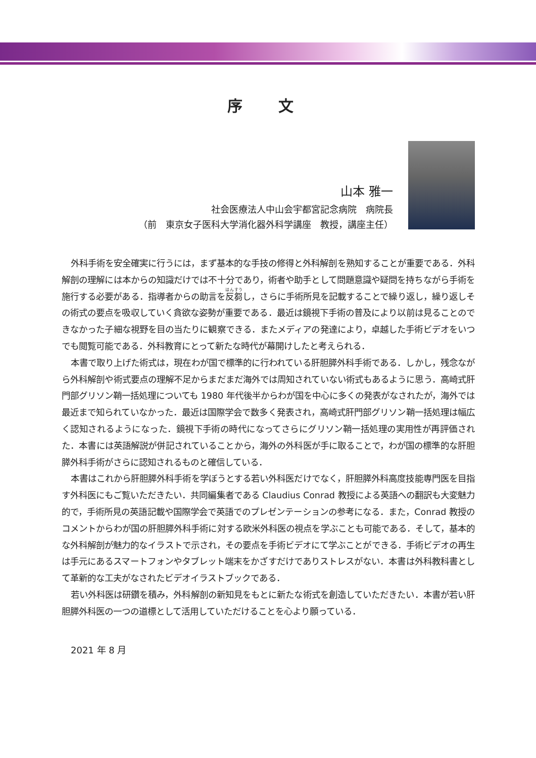序 文
山本 雅一
社会医療法人中山会宇都宮記念病院　病院長
（前　東京女子医科大学消化器外科学講座　教授，講座主任）
外科手術を安全確実に行うには，まず基本的な手技の修得と外科解剖を熟知することが重要である．外科解剖の理解には本からの知識だけでは不十分であり，術者や助手として問題意識や疑問を持ちながら手術を施行する必要がある．指導者からの助言を反芻し，さらに手術所見を記載することで繰り返し，繰り返しその術式の要点を吸収していく貪欲な姿勢が重要である．最近は鏡視下手術の普及により以前は見ることのできなかった子細な視野を目の当たりに観察できる．またメディアの発達により，卓越した手術ビデオをいつでも閲覧可能である．外科教育にとって新たな時代が幕開けしたと考えられる．
本書で取り上げた術式は，現在わが国で標準的に行われている肝胆膵外科手術である．しかし，残念ながら外科解剖や術式要点の理解不足からまだまだ海外では周知されていない術式もあるように思う．高崎式肝門部グリソン鞘一括処理についても 1980 年代後半からわが国を中心に多くの発表がなされたが，海外では最近まで知られていなかった．最近は国際学会で数多く発表され，高崎式肝門部グリソン鞘一括処理は幅広く認知されるようになった．鏡視下手術の時代になってさらにグリソン鞘一括処理の実用性が再評価された．本書には英語解説が併記されていることから，海外の外科医が手に取ることで，わが国の標準的な肝胆膵外科手術がさらに認知されるものと確信している．
本書はこれから肝胆膵外科手術を学ぼうとする若い外科医だけでなく，肝胆膵外科高度技能専門医を目指す外科医にもご覧いただきたい．共同編集者である Claudius Conrad 教授による英語への翻訳も大変魅力的で，手術所見の英語記載や国際学会で英語でのプレゼンテーションの参考になる．また，Conrad 教授のコメントからわが国の肝胆膵外科手術に対する欧米外科医の視点を学ぶことも可能である．そして，基本的な外科解剖が魅力的なイラストで示され，その要点を手術ビデオにて学ぶことができる．手術ビデオの再生は手元にあるスマートフォンやタブレット端末をかざすだけでありストレスがない．本書は外科教科書として革新的な工夫がなされたビデオイラストブックである．
若い外科医は研鑽を積み，外科解剖の新知見をもとに新たな術式を創造していただきたい．本書が若い肝胆膵外科医の一つの道標として活用していただけることを心より願っている．
2021 年 8 月